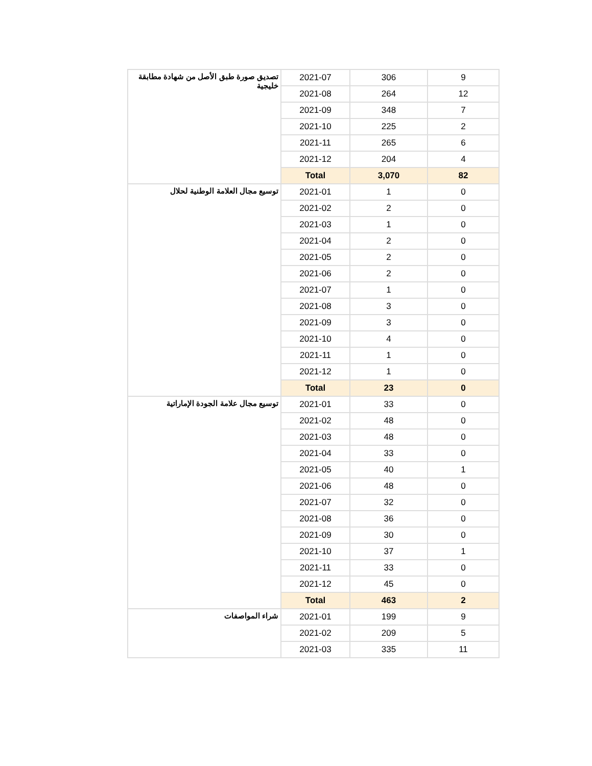| تصديق صورة طبق الأصل من شهادة مطابقة خليجية | 2021-07 | 306 | 9 |
| | 2021-08 | 264 | 12 |
| | 2021-09 | 348 | 7 |
| | 2021-10 | 225 | 2 |
| | 2021-11 | 265 | 6 |
| | 2021-12 | 204 | 4 |
| | Total | 3,070 | 82 |
| توسيع مجال العلامة الوطنية لحلال | 2021-01 | 1 | 0 |
| | 2021-02 | 2 | 0 |
| | 2021-03 | 1 | 0 |
| | 2021-04 | 2 | 0 |
| | 2021-05 | 2 | 0 |
| | 2021-06 | 2 | 0 |
| | 2021-07 | 1 | 0 |
| | 2021-08 | 3 | 0 |
| | 2021-09 | 3 | 0 |
| | 2021-10 | 4 | 0 |
| | 2021-11 | 1 | 0 |
| | 2021-12 | 1 | 0 |
| | Total | 23 | 0 |
| توسيع مجال علامة الجودة الإماراتية | 2021-01 | 33 | 0 |
| | 2021-02 | 48 | 0 |
| | 2021-03 | 48 | 0 |
| | 2021-04 | 33 | 0 |
| | 2021-05 | 40 | 1 |
| | 2021-06 | 48 | 0 |
| | 2021-07 | 32 | 0 |
| | 2021-08 | 36 | 0 |
| | 2021-09 | 30 | 0 |
| | 2021-10 | 37 | 1 |
| | 2021-11 | 33 | 0 |
| | 2021-12 | 45 | 0 |
| | Total | 463 | 2 |
| شراء المواصفات | 2021-01 | 199 | 9 |
| | 2021-02 | 209 | 5 |
| | 2021-03 | 335 | 11 |